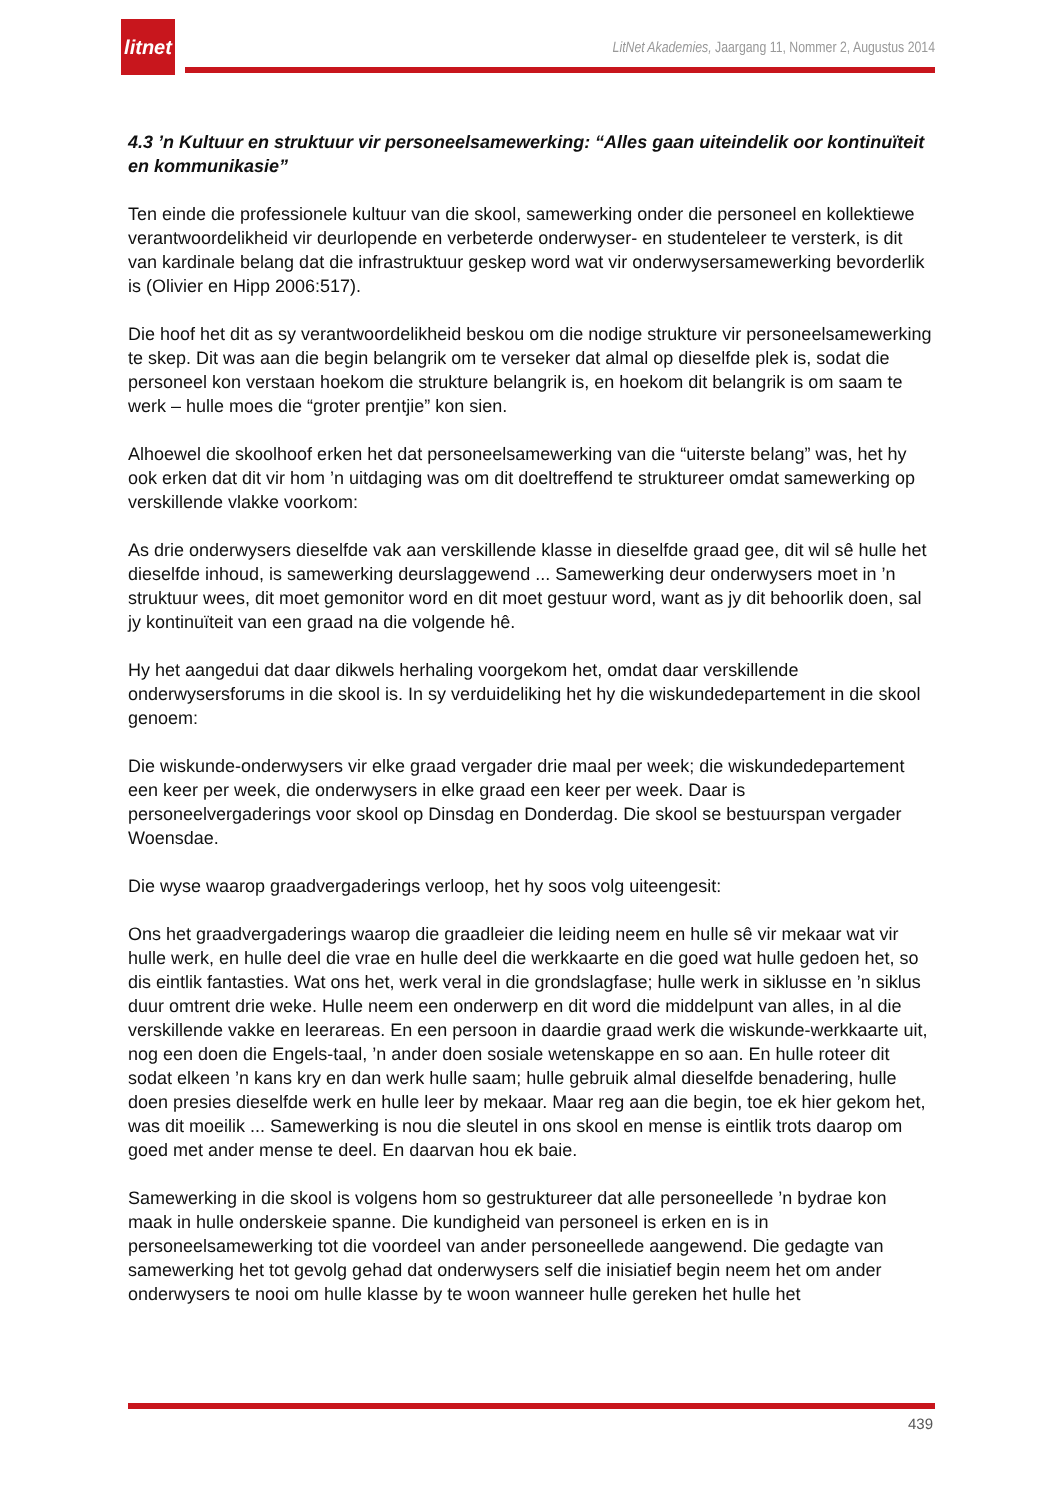litnet
LitNet Akademies, Jaargang 11, Nommer 2, Augustus 2014
4.3 ’n Kultuur en struktuur vir personeelsamewerking: “Alles gaan uiteindelik oor kontinuïteit en kommunikasie”
Ten einde die professionele kultuur van die skool, samewerking onder die personeel en kollektiewe verantwoordelikheid vir deurlopende en verbeterde onderwyser- en studenteleer te versterk, is dit van kardinale belang dat die infrastruktuur geskep word wat vir onderwysersamewerking bevorderlik is (Olivier en Hipp 2006:517).
Die hoof het dit as sy verantwoordelikheid beskou om die nodige strukture vir personeelsamewerking te skep. Dit was aan die begin belangrik om te verseker dat almal op dieselfde plek is, sodat die personeel kon verstaan hoekom die strukture belangrik is, en hoekom dit belangrik is om saam te werk – hulle moes die “groter prentjie” kon sien.
Alhoewel die skoolhoof erken het dat personeelsamewerking van die “uiterste belang” was, het hy ook erken dat dit vir hom ’n uitdaging was om dit doeltreffend te struktureer omdat samewerking op verskillende vlakke voorkom:
As drie onderwysers dieselfde vak aan verskillende klasse in dieselfde graad gee, dit wil sê hulle het dieselfde inhoud, is samewerking deurslaggewend ... Samewerking deur onderwysers moet in ’n struktuur wees, dit moet gemonitor word en dit moet gestuur word, want as jy dit behoorlik doen, sal jy kontinuïteit van een graad na die volgende hê.
Hy het aangedui dat daar dikwels herhaling voorgekom het, omdat daar verskillende onderwysersforums in die skool is. In sy verduideliking het hy die wiskundedepartement in die skool genoem:
Die wiskunde-onderwysers vir elke graad vergader drie maal per week; die wiskundedepartement een keer per week, die onderwysers in elke graad een keer per week. Daar is personeelvergaderings voor skool op Dinsdag en Donderdag. Die skool se bestuurspan vergader Woensdae.
Die wyse waarop graadvergaderings verloop, het hy soos volg uiteengesit:
Ons het graadvergaderings waarop die graadleier die leiding neem en hulle sê vir mekaar wat vir hulle werk, en hulle deel die vrae en hulle deel die werkkaarte en die goed wat hulle gedoen het, so dis eintlik fantasties. Wat ons het, werk veral in die grondslagfase; hulle werk in siklusse en ’n siklus duur omtrent drie weke. Hulle neem een onderwerp en dit word die middelpunt van alles, in al die verskillende vakke en leerareas. En een persoon in daardie graad werk die wiskunde-werkkaarte uit, nog een doen die Engels-taal, ’n ander doen sosiale wetenskappe en so aan. En hulle roteer dit sodat elkeen ’n kans kry en dan werk hulle saam; hulle gebruik almal dieselfde benadering, hulle doen presies dieselfde werk en hulle leer by mekaar. Maar reg aan die begin, toe ek hier gekom het, was dit moeilik ... Samewerking is nou die sleutel in ons skool en mense is eintlik trots daarop om goed met ander mense te deel. En daarvan hou ek baie.
Samewerking in die skool is volgens hom so gestruktureer dat alle personeellede ’n bydrae kon maak in hulle onderskeie spanne. Die kundigheid van personeel is erken en is in personeelsamewerking tot die voordeel van ander personeellede aangewend. Die gedagte van samewerking het tot gevolg gehad dat onderwysers self die inisiatief begin neem het om ander onderwysers te nooi om hulle klasse by te woon wanneer hulle gereken het hulle het
439